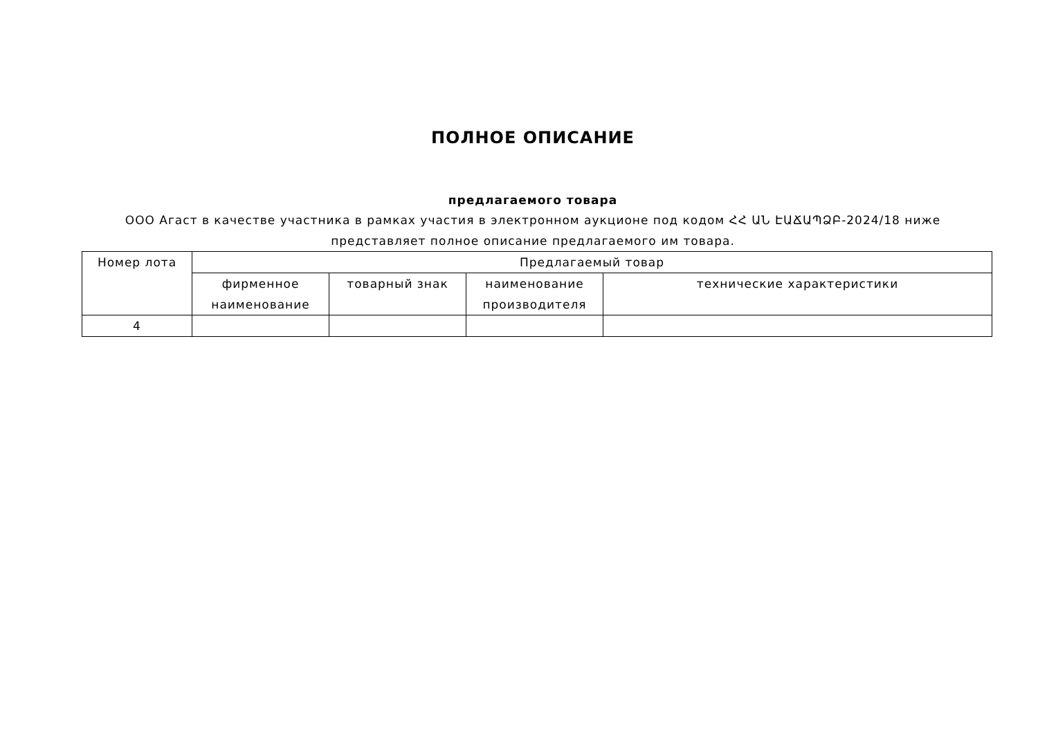ПОЛНОЕ ОПИСАНИЕ
предлагаемого товара
ООО Агаст в качестве участника в рамках участия в электронном аукционе под кодом ՀՀ ԱՆ ԷԱՃԱՊՁԲ-2024/18 ниже представляет полное описание предлагаемого им товара.
| Номер лота | Предлагаемый товар | | | |
| --- | --- | --- | --- | --- |
| | фирменное наименование | товарный знак | наименование производителя | технические характеристики |
| 4 | | | | |